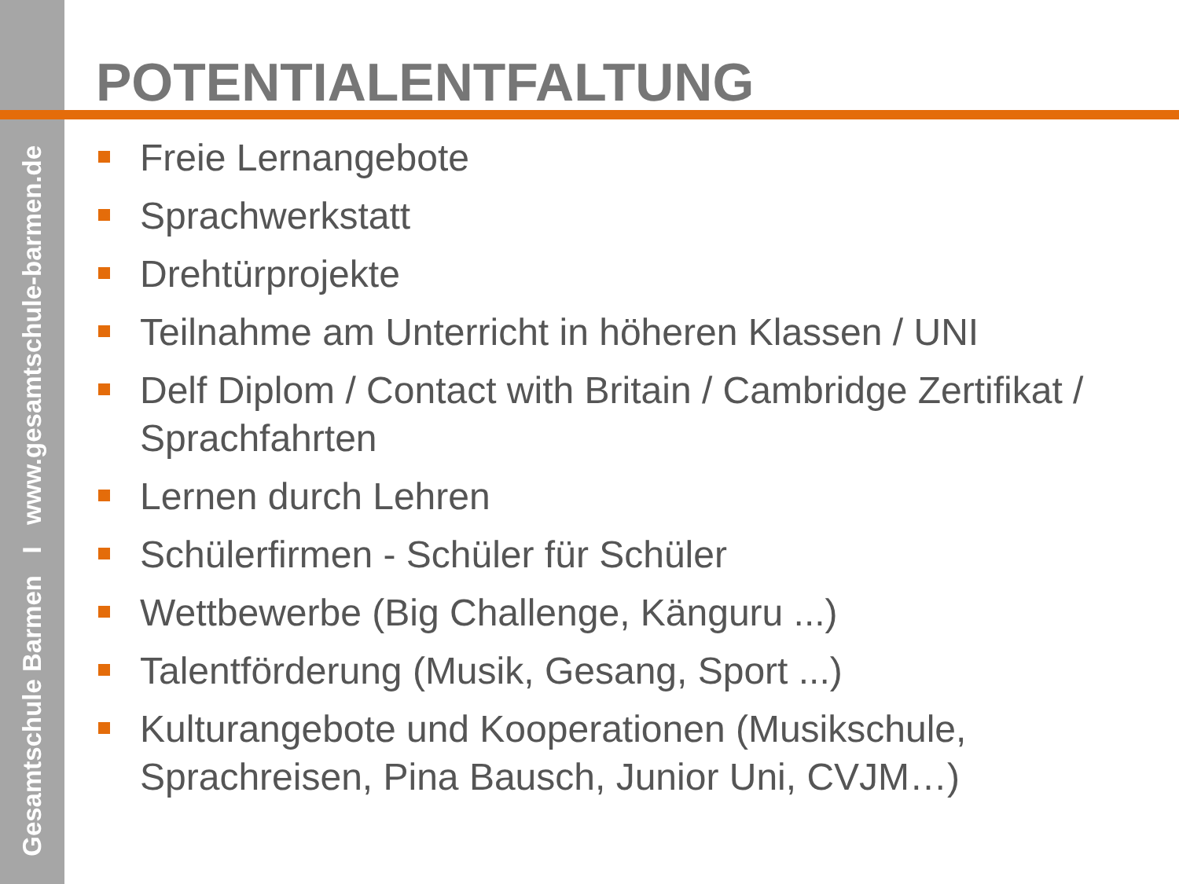Gesamtschule Barmen I www.gesamtschule-barmen.de
POTENTIALENTFALTUNG
Freie Lernangebote
Sprachwerkstatt
Drehtürprojekte
Teilnahme am Unterricht in höheren Klassen / UNI
Delf Diplom / Contact with Britain / Cambridge Zertifikat / Sprachfahrten
Lernen durch Lehren
Schülerfirmen - Schüler für Schüler
Wettbewerbe (Big Challenge, Känguru ...)
Talentförderung (Musik, Gesang, Sport ...)
Kulturangebote und Kooperationen (Musikschule, Sprachreisen, Pina Bausch, Junior Uni, CVJM…)